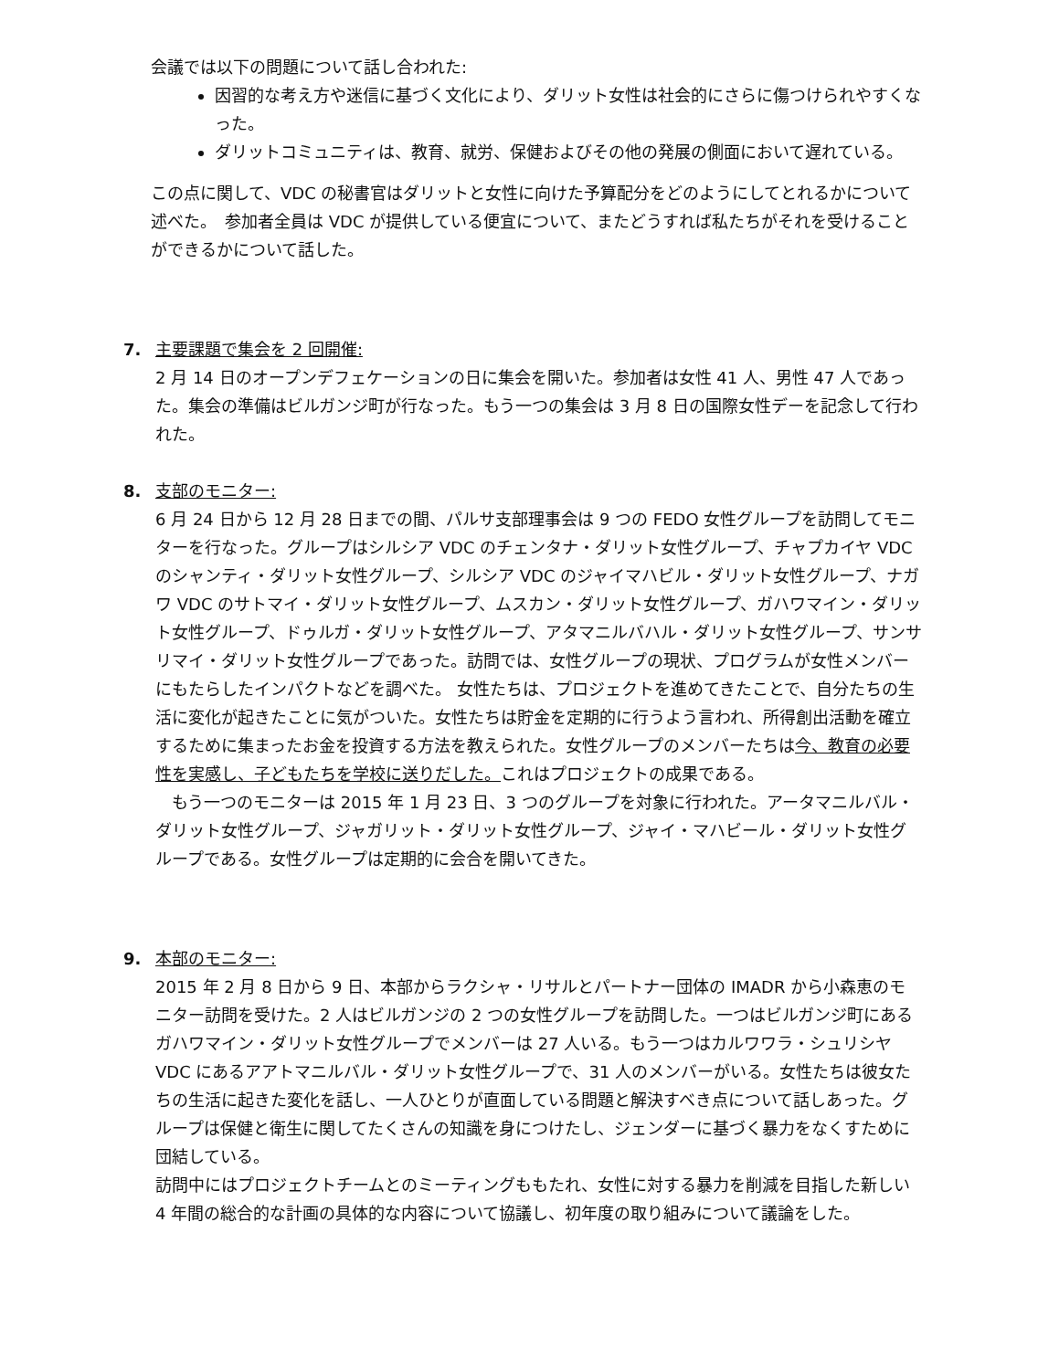会議では以下の問題について話し合われた:
因習的な考え方や迷信に基づく文化により、ダリット女性は社会的にさらに傷つけられやすくなった。
ダリットコミュニティは、教育、就労、保健およびその他の発展の側面において遅れている。
この点に関して、VDC の秘書官はダリットと女性に向けた予算配分をどのようにしてとれるかについて述べた。　参加者全員は VDC が提供している便宜について、またどうすれば私たちがそれを受けることができるかについて話した。
7. 主要課題で集会を 2 回開催:
2 月 14 日のオープンデフェケーションの日に集会を開いた。参加者は女性 41 人、男性 47 人であった。集会の準備はビルガンジ町が行なった。もう一つの集会は 3 月 8 日の国際女性デーを記念して行われた。
8. 支部のモニター:
6 月 24 日から 12 月 28 日までの間、パルサ支部理事会は 9 つの FEDO 女性グループを訪問してモニターを行なった。グループはシルシア VDC のチェンタナ・ダリット女性グループ、チャプカイヤ VDC のシャンティ・ダリット女性グループ、シルシア VDC のジャイマハビル・ダリット女性グループ、ナガワ VDC のサトマイ・ダリット女性グループ、ムスカン・ダリット女性グループ、ガハワマイン・ダリット女性グループ、ドゥルガ・ダリット女性グループ、アタマニルバハル・ダリット女性グループ、サンサリマイ・ダリット女性グループであった。訪問では、女性グループの現状、プログラムが女性メンバーにもたらしたインパクトなどを調べた。 女性たちは、プロジェクトを進めてきたことで、自分たちの生活に変化が起きたことに気がついた。女性たちは貯金を定期的に行うよう言われ、所得創出活動を確立するために集まったお金を投資する方法を教えられた。女性グループのメンバーたちは今、教育の必要性を実感し、子どもたちを学校に送りだした。これはプロジェクトの成果である。
　もう一つのモニターは 2015 年 1 月 23 日、3 つのグループを対象に行われた。アータマニルバル・ダリット女性グループ、ジャガリット・ダリット女性グループ、ジャイ・マハビール・ダリット女性グループである。女性グループは定期的に会合を開いてきた。
9. 本部のモニター:
2015 年 2 月 8 日から 9 日、本部からラクシャ・リサルとパートナー団体の IMADR から小森恵のモニター訪問を受けた。2 人はビルガンジの 2 つの女性グループを訪問した。一つはビルガンジ町にあるガハワマイン・ダリット女性グループでメンバーは 27 人いる。もう一つはカルワワラ・シュリシヤ VDC にあるアアトマニルバル・ダリット女性グループで、31 人のメンバーがいる。女性たちは彼女たちの生活に起きた変化を話し、一人ひとりが直面している問題と解決すべき点について話しあった。グループは保健と衛生に関してたくさんの知識を身につけたし、ジェンダーに基づく暴力をなくすために団結している。
訪問中にはプロジェクトチームとのミーティングももたれ、女性に対する暴力を削減を目指した新しい 4 年間の総合的な計画の具体的な内容について協議し、初年度の取り組みについて議論をした。